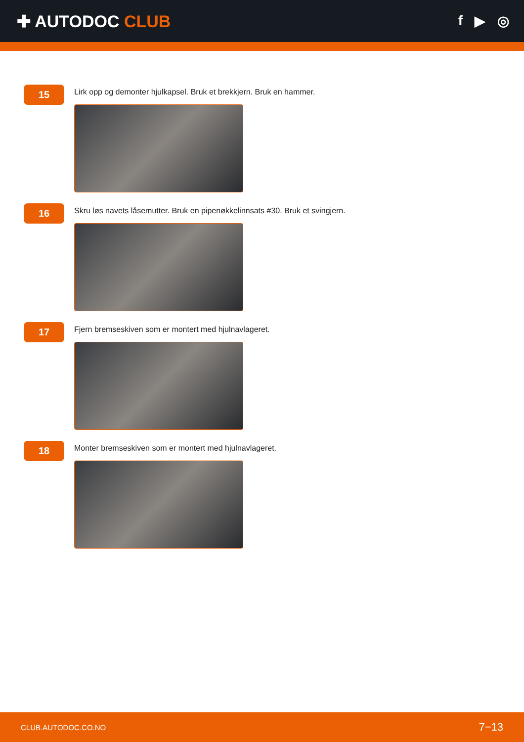✚ AUTODOC CLUB
f ▶ ◎
15
Lirk opp og demonter hjulkapsel. Bruk et brekkjern. Bruk en hammer.
16
Skru løs navets låsemutter. Bruk en pipenøkkelinnsats #30. Bruk et svingjern.
17
Fjern bremseskiven som er montert med hjulnavlageret.
18
Monter bremseskiven som er montert med hjulnavlageret.
CLUB.AUTODOC.CO.NO 7−13